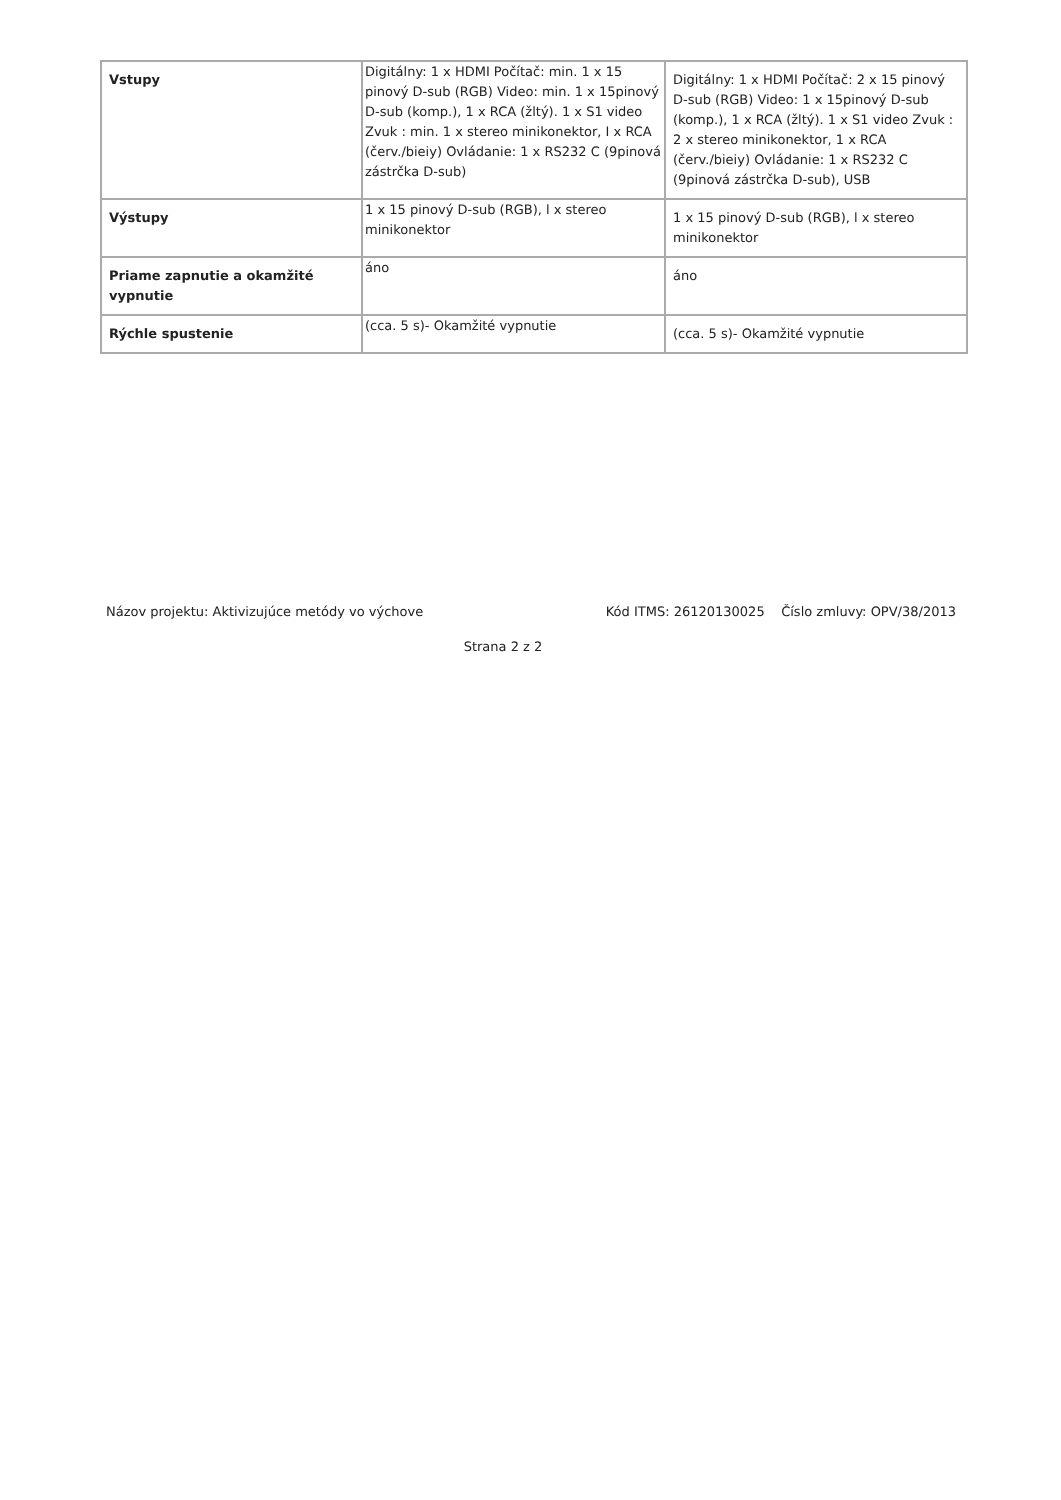| Vstupy | Digitálny: 1 x HDMI Počítač: min. 1 x 15 pinový D-sub (RGB) Video: min. 1 x 15pinový D-sub (komp.), 1 x RCA (žltý). 1 x S1 video Zvuk : min. 1 x stereo minikonektor, I x RCA (červ./bieiy) Ovládanie: 1 x RS232 C (9pinová zástrčka D-sub) | Digitálny: 1 x HDMI Počítač: 2 x 15 pinový D-sub (RGB) Video: 1 x 15pinový D-sub (komp.), 1 x RCA (žltý). 1 x S1 video Zvuk : 2 x stereo minikonektor, 1 x RCA (červ./bieiy) Ovládanie: 1 x RS232 C (9pinová zástrčka D-sub), USB |
| Výstupy | 1 x 15 pinový D-sub (RGB), l x stereo minikonektor | 1 x 15 pinový D-sub (RGB), l x stereo minikonektor |
| Priame zapnutie a okamžité vypnutie | áno | áno |
| Rýchle spustenie | (cca. 5 s)- Okamžité vypnutie | (cca. 5 s)- Okamžité vypnutie |
Názov projektu: Aktivizujúce metódy vo výchove Kód ITMS: 26120130025 Číslo zmluvy: OPV/38/2013
Strana 2 z 2